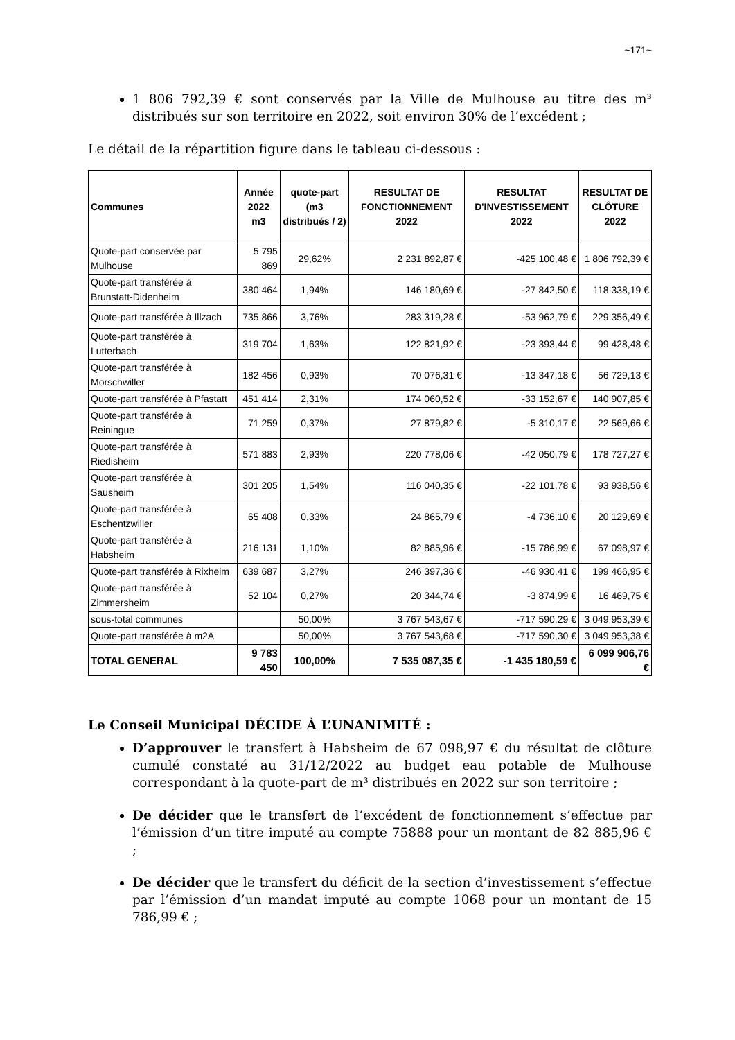~171~
1 806 792,39 € sont conservés par la Ville de Mulhouse au titre des m³ distribués sur son territoire en 2022, soit environ 30% de l’excédent ;
Le détail de la répartition figure dans le tableau ci-dessous :
| Communes | Année 2022 m3 | quote-part (m3 distribués / 2) | RESULTAT DE FONCTIONNEMENT 2022 | RESULTAT D'INVESTISSEMENT 2022 | RESULTAT DE CLÔTURE 2022 |
| --- | --- | --- | --- | --- | --- |
| Quote-part conservée par Mulhouse | 5 795 869 | 29,62% | 2 231 892,87 € | -425 100,48 € | 1 806 792,39 € |
| Quote-part transférée à Brunstatt-Didenheim | 380 464 | 1,94% | 146 180,69 € | -27 842,50 € | 118 338,19 € |
| Quote-part transférée à Illzach | 735 866 | 3,76% | 283 319,28 € | -53 962,79 € | 229 356,49 € |
| Quote-part transférée à Lutterbach | 319 704 | 1,63% | 122 821,92 € | -23 393,44 € | 99 428,48 € |
| Quote-part transférée à Morschwiller | 182 456 | 0,93% | 70 076,31 € | -13 347,18 € | 56 729,13 € |
| Quote-part transférée à Pfastatt | 451 414 | 2,31% | 174 060,52 € | -33 152,67 € | 140 907,85 € |
| Quote-part transférée à Reiningue | 71 259 | 0,37% | 27 879,82 € | -5 310,17 € | 22 569,66 € |
| Quote-part transférée à Riedisheim | 571 883 | 2,93% | 220 778,06 € | -42 050,79 € | 178 727,27 € |
| Quote-part transférée à Sausheim | 301 205 | 1,54% | 116 040,35 € | -22 101,78 € | 93 938,56 € |
| Quote-part transférée à Eschentzwiller | 65 408 | 0,33% | 24 865,79 € | -4 736,10 € | 20 129,69 € |
| Quote-part transférée à Habsheim | 216 131 | 1,10% | 82 885,96 € | -15 786,99 € | 67 098,97 € |
| Quote-part transférée à Rixheim | 639 687 | 3,27% | 246 397,36 € | -46 930,41 € | 199 466,95 € |
| Quote-part transférée à Zimmersheim | 52 104 | 0,27% | 20 344,74 € | -3 874,99 € | 16 469,75 € |
| sous-total communes | | 50,00% | 3 767 543,67 € | -717 590,29 € | 3 049 953,39 € |
| Quote-part transférée à m2A | | 50,00% | 3 767 543,68 € | -717 590,30 € | 3 049 953,38 € |
| TOTAL GENERAL | 9 783 450 | 100,00% | 7 535 087,35 € | -1 435 180,59 € | 6 099 906,76 € |
Le Conseil Municipal DÉCIDE À L’UNANIMITÉ :
D’approuver le transfert à Habsheim de 67 098,97 € du résultat de clôture cumulé constaté au 31/12/2022 au budget eau potable de Mulhouse correspondant à la quote-part de m³ distribués en 2022 sur son territoire ;
De décider que le transfert de l’excédent de fonctionnement s’effectue par l’émission d’un titre imputé au compte 75888 pour un montant de 82 885,96 € ;
De décider que le transfert du déficit de la section d’investissement s’effectue par l’émission d’un mandat imputé au compte 1068 pour un montant de 15 786,99 € ;